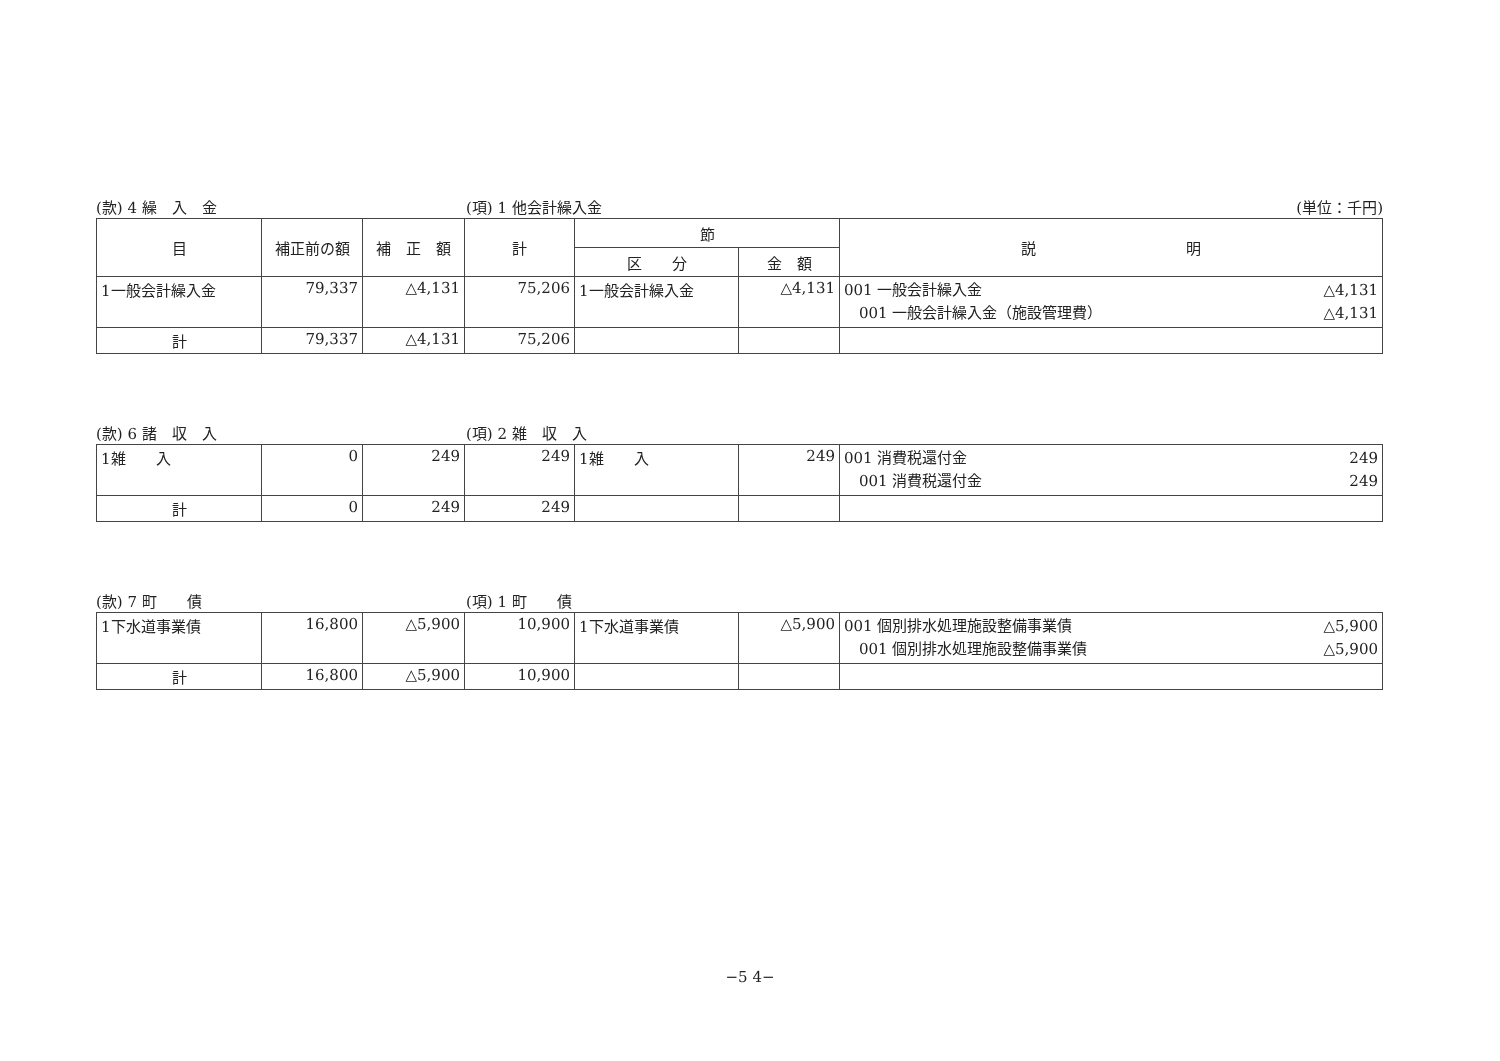(款) 4 繰　入　金 (項) 1 他会計繰入金 (単位：千円)
| 目 | 補正前の額 | 補 正 額 | 計 | 節 | | 説 明 |
| --- | --- | --- | --- | --- | --- | --- |
| | | | | 区 分 | 金 額 | |
| 1一般会計繰入金 | 79,337 | △4,131 | 75,206 | 1一般会計繰入金 | △4,131 | 001 一般会計繰入金 △4,131 001 一般会計繰入金（施設管理費） △4,131 |
| 計 | 79,337 | △4,131 | 75,206 | | | |
(款) 6 諸　収　入 (項) 2 雑　収　入
| 1雑 入 | 0 | 249 | 249 | 1雑 入 | 249 | 001 消費税還付金 249 001 消費税還付金 249 |
| 計 | 0 | 249 | 249 | | | |
(款) 7 町　　債 (項) 1 町　　債
| 1下水道事業債 | 16,800 | △5,900 | 10,900 | 1下水道事業債 | △5,900 | 001 個別排水処理施設整備事業債 △5,900 001 個別排水処理施設整備事業債 △5,900 |
| 計 | 16,800 | △5,900 | 10,900 | | | |
−5 4−